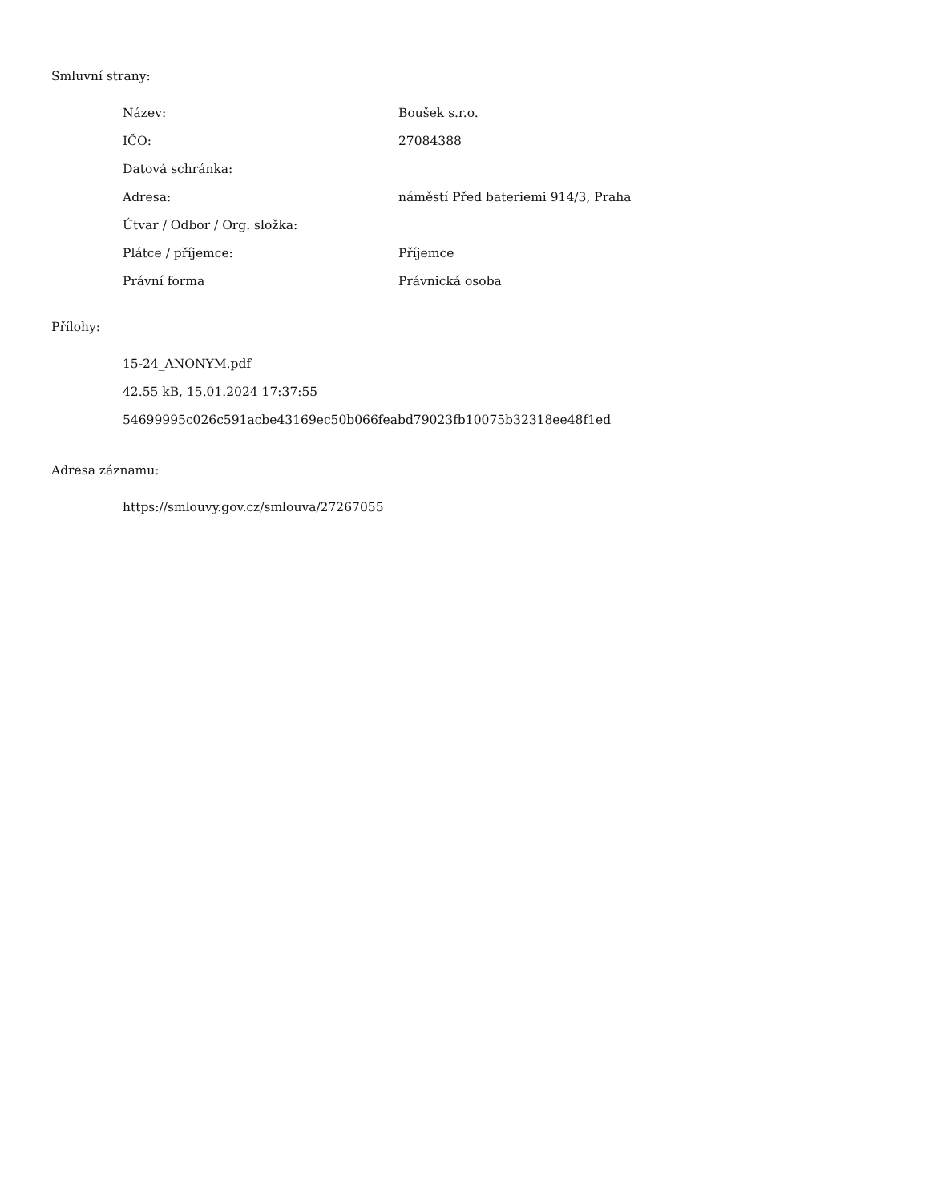Smluvní strany:
| Název: | Boušek s.r.o. |
| IČO: | 27084388 |
| Datová schránka: | |
| Adresa: | náměstí Před bateriemi 914/3, Praha |
| Útvar / Odbor / Org. složka: | |
| Plátce / příjemce: | Příjemce |
| Právní forma | Právnická osoba |
Přílohy:
15-24_ANONYM.pdf
42.55 kB, 15.01.2024 17:37:55
54699995c026c591acbe43169ec50b066feabd79023fb10075b32318ee48f1ed
Adresa záznamu:
https://smlouvy.gov.cz/smlouva/27267055